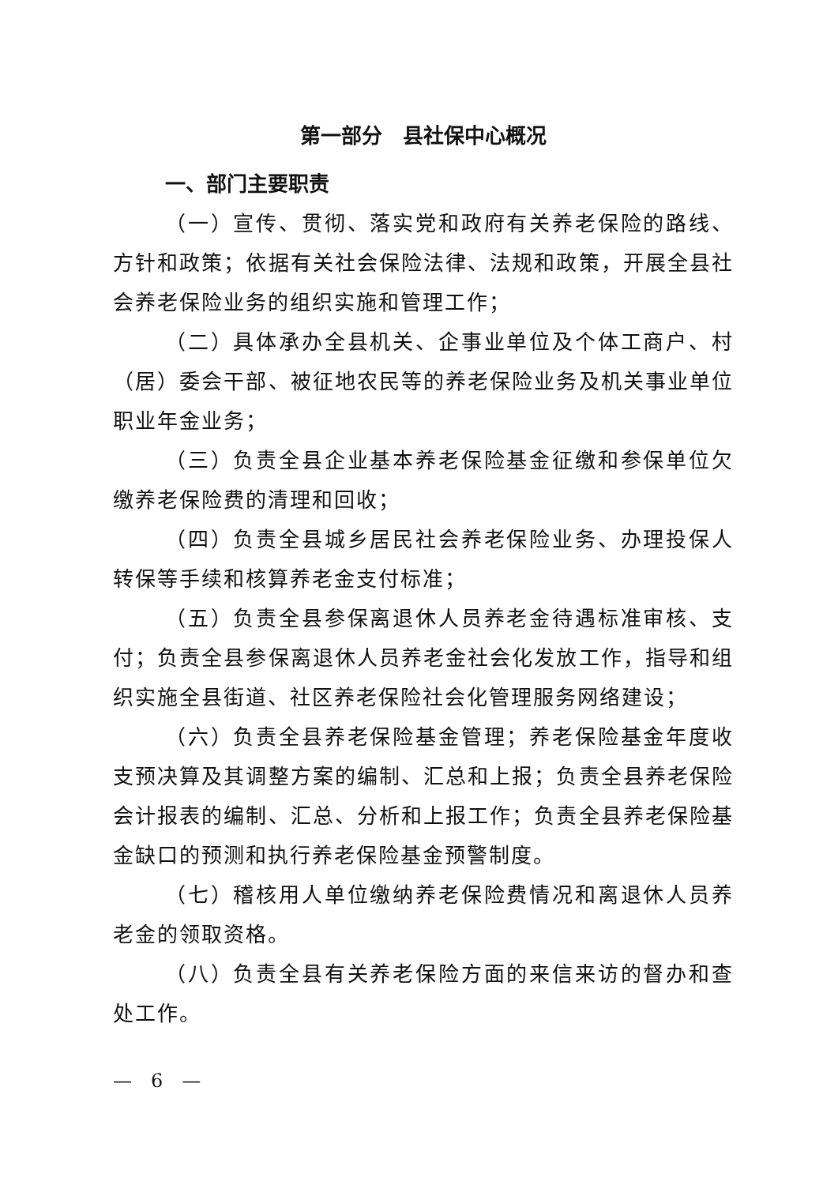第一部分　县社保中心概况
一、部门主要职责
（一）宣传、贯彻、落实党和政府有关养老保险的路线、方针和政策；依据有关社会保险法律、法规和政策，开展全县社会养老保险业务的组织实施和管理工作；
（二）具体承办全县机关、企事业单位及个体工商户、村（居）委会干部、被征地农民等的养老保险业务及机关事业单位职业年金业务；
（三）负责全县企业基本养老保险基金征缴和参保单位欠缴养老保险费的清理和回收；
（四）负责全县城乡居民社会养老保险业务、办理投保人转保等手续和核算养老金支付标准；
（五）负责全县参保离退休人员养老金待遇标准审核、支付；负责全县参保离退休人员养老金社会化发放工作，指导和组织实施全县街道、社区养老保险社会化管理服务网络建设；
（六）负责全县养老保险基金管理；养老保险基金年度收支预决算及其调整方案的编制、汇总和上报；负责全县养老保险会计报表的编制、汇总、分析和上报工作；负责全县养老保险基金缺口的预测和执行养老保险基金预警制度。
（七）稽核用人单位缴纳养老保险费情况和离退休人员养老金的领取资格。
（八）负责全县有关养老保险方面的来信来访的督办和查处工作。
—　6　—